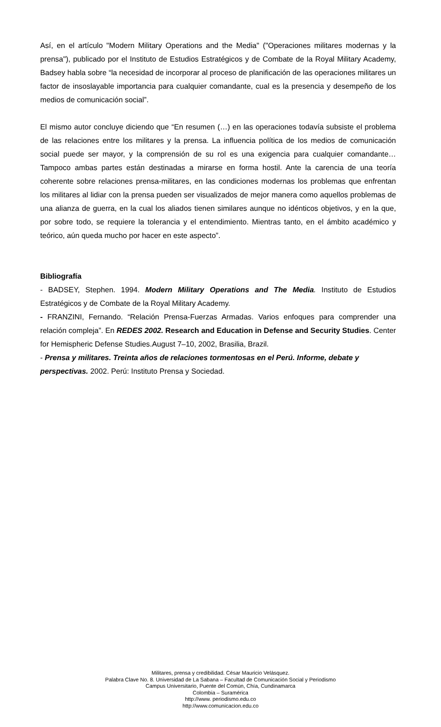Así, en el artículo "Modern Military Operations and the Media" ("Operaciones militares modernas y la prensa"), publicado por el Instituto de Estudios Estratégicos y de Combate de la Royal Military Academy, Badsey habla sobre “la necesidad de incorporar al proceso de planificación de las operaciones militares un factor de insoslayable importancia para cualquier comandante, cual es la presencia y desempeño de los medios de comunicación social”.
El mismo autor concluye diciendo que “En resumen (…) en las operaciones todavía subsiste el problema de las relaciones entre los militares y la prensa. La influencia política de los medios de comunicación social puede ser mayor, y la comprensión de su rol es una exigencia para cualquier comandante…Tampoco ambas partes están destinadas a mirarse en forma hostil. Ante la carencia de una teoría coherente sobre relaciones prensa-militares, en las condiciones modernas los problemas que enfrentan los militares al lidiar con la prensa pueden ser visualizados de mejor manera como aquellos problemas de una alianza de guerra, en la cual los aliados tienen similares aunque no idénticos objetivos, y en la que, por sobre todo, se requiere la tolerancia y el entendimiento. Mientras tanto, en el ámbito académico y teórico, aún queda mucho por hacer en este aspecto”.
Bibliografía
- BADSEY, Stephen. 1994. Modern Military Operations and The Media. Instituto de Estudios Estratégicos y de Combate de la Royal Military Academy.
- FRANZINI, Fernando. “Relación Prensa-Fuerzas Armadas. Varios enfoques para comprender una relación compleja”. En REDES 2002. Research and Education in Defense and Security Studies. Center for Hemispheric Defense Studies.August 7–10, 2002, Brasilia, Brazil.
- Prensa y militares. Treinta años de relaciones tormentosas en el Perú. Informe, debate y perspectivas. 2002. Perú: Instituto Prensa y Sociedad.
Militares, prensa y credibilidad. César Mauricio Velásquez.
Palabra Clave No. 8. Universidad de La Sabana – Facultad de Comunicación Social y Periodismo
Campus Universitario, Puente del Común, Chía, Cundinamarca
Colombia – Suramérica
http://www. periodismo.edu.co
http://www.comunicacion.edu.co